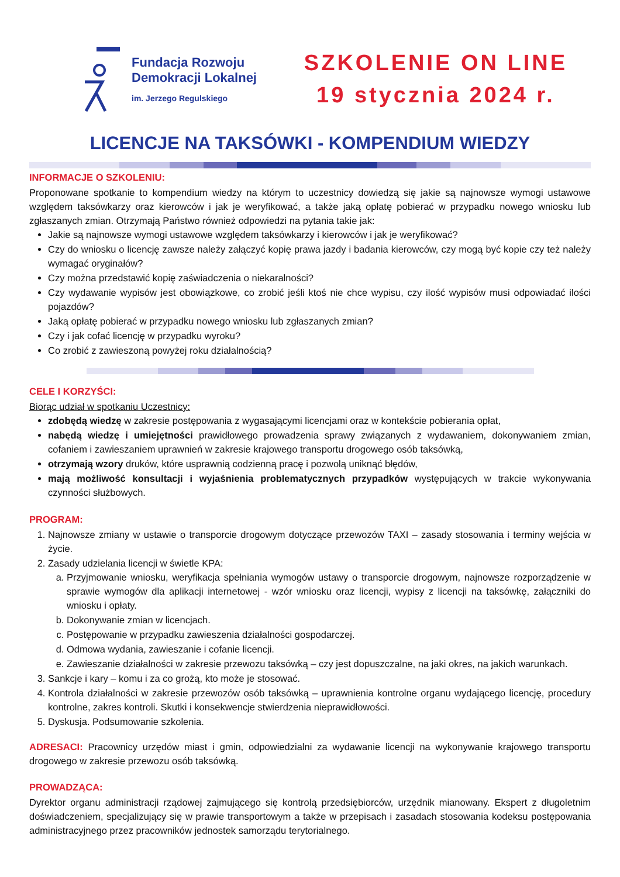Fundacja Rozwoju
Demokracji Lokalnej
im. Jerzego Regulskiego
SZKOLENIE ON LINE
19 stycznia 2024 r.
LICENCJE NA TAKSÓWKI - KOMPENDIUM WIEDZY
INFORMACJE O SZKOLENIU:
Proponowane spotkanie to kompendium wiedzy na którym to uczestnicy dowiedzą się jakie są najnowsze wymogi ustawowe względem taksówkarzy oraz kierowców i jak je weryfikować, a także jaką opłatę pobierać w przypadku nowego wniosku lub zgłaszanych zmian. Otrzymają Państwo również odpowiedzi na pytania takie jak:
Jakie są najnowsze wymogi ustawowe względem taksówkarzy i kierowców i jak je weryfikować?
Czy do wniosku o licencję zawsze należy załączyć kopię prawa jazdy i badania kierowców, czy mogą być kopie czy też należy wymagać oryginałów?
Czy można przedstawić kopię zaświadczenia o niekaralności?
Czy wydawanie wypisów jest obowiązkowe, co zrobić jeśli ktoś nie chce wypisu, czy ilość wypisów musi odpowiadać ilości pojazdów?
Jaką opłatę pobierać w przypadku nowego wniosku lub zgłaszanych zmian?
Czy i jak cofać licencję w przypadku wyroku?
Co zrobić z zawieszoną powyżej roku działalnością?
CELE I KORZYŚCI:
Biorąc udział w spotkaniu Uczestnicy:
zdobędą wiedzę w zakresie postępowania z wygasającymi licencjami oraz w kontekście pobierania opłat,
nabędą wiedzę i umiejętności prawidłowego prowadzenia sprawy związanych z wydawaniem, dokonywaniem zmian, cofaniem i zawieszaniem uprawnień w zakresie krajowego transportu drogowego osób taksówką,
otrzymają wzory druków, które usprawnią codzienną pracę i pozwolą uniknąć błędów,
mają możliwość konsultacji i wyjaśnienia problematycznych przypadków występujących w trakcie wykonywania czynności służbowych.
PROGRAM:
1. Najnowsze zmiany w ustawie o transporcie drogowym dotyczące przewozów TAXI – zasady stosowania i terminy wejścia w życie.
2. Zasady udzielania licencji w świetle KPA:
a. Przyjmowanie wniosku, weryfikacja spełniania wymogów ustawy o transporcie drogowym, najnowsze rozporządzenie w sprawie wymogów dla aplikacji internetowej - wzór wniosku oraz licencji, wypisy z licencji na taksówkę, załączniki do wniosku i opłaty.
b. Dokonywanie zmian w licencjach.
c. Postępowanie w przypadku zawieszenia działalności gospodarczej.
d. Odmowa wydania, zawieszanie i cofanie licencji.
e. Zawieszanie działalności w zakresie przewozu taksówką – czy jest dopuszczalne, na jaki okres, na jakich warunkach.
3. Sankcje i kary – komu i za co grożą, kto może je stosować.
4. Kontrola działalności w zakresie przewozów osób taksówką – uprawnienia kontrolne organu wydającego licencję, procedury kontrolne, zakres kontroli. Skutki i konsekwencje stwierdzenia nieprawidłowości.
5. Dyskusja. Podsumowanie szkolenia.
ADRESACI: Pracownicy urzędów miast i gmin, odpowiedzialni za wydawanie licencji na wykonywanie krajowego transportu drogowego w zakresie przewozu osób taksówką.
PROWADZĄCA:
Dyrektor organu administracji rządowej zajmującego się kontrolą przedsiębiorców, urzędnik mianowany. Ekspert z długoletnim doświadczeniem, specjalizujący się w prawie transportowym a także w przepisach i zasadach stosowania kodeksu postępowania administracyjnego przez pracowników jednostek samorządu terytorialnego.